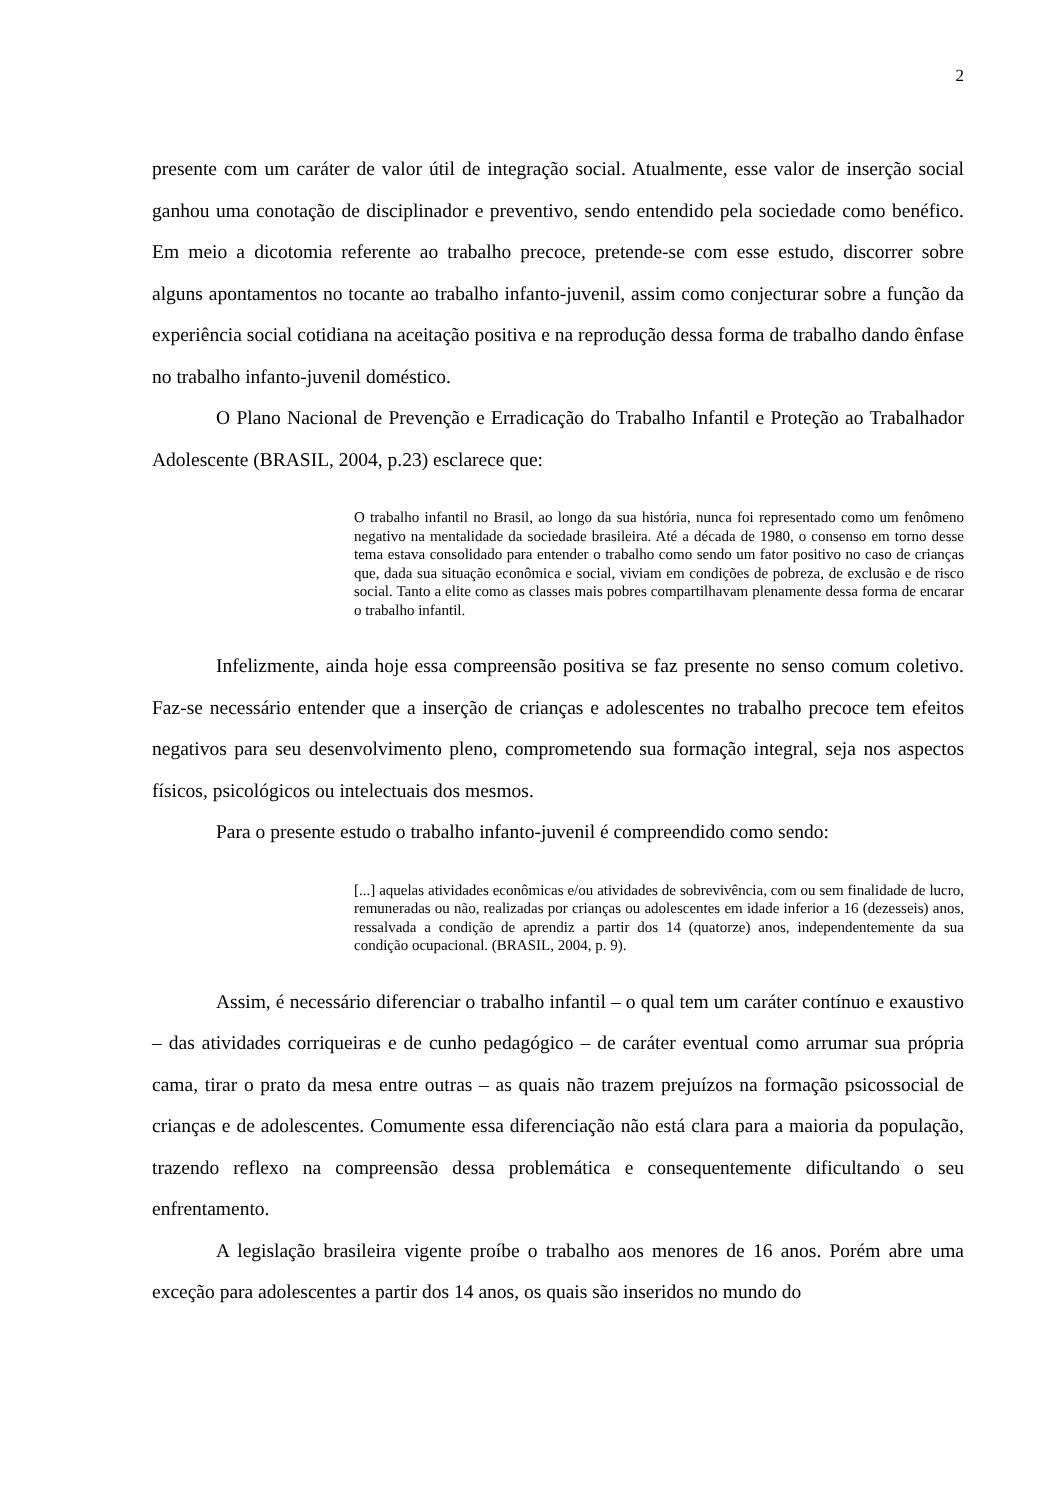2
presente com um caráter de valor útil de integração social. Atualmente, esse valor de inserção social ganhou uma conotação de disciplinador e preventivo, sendo entendido pela sociedade como benéfico. Em meio a dicotomia referente ao trabalho precoce, pretende-se com esse estudo, discorrer sobre alguns apontamentos no tocante ao trabalho infanto-juvenil, assim como conjecturar sobre a função da experiência social cotidiana na aceitação positiva e na reprodução dessa forma de trabalho dando ênfase no trabalho infanto-juvenil doméstico.
O Plano Nacional de Prevenção e Erradicação do Trabalho Infantil e Proteção ao Trabalhador Adolescente (BRASIL, 2004, p.23) esclarece que:
O trabalho infantil no Brasil, ao longo da sua história, nunca foi representado como um fenômeno negativo na mentalidade da sociedade brasileira. Até a década de 1980, o consenso em torno desse tema estava consolidado para entender o trabalho como sendo um fator positivo no caso de crianças que, dada sua situação econômica e social, viviam em condições de pobreza, de exclusão e de risco social. Tanto a elite como as classes mais pobres compartilhavam plenamente dessa forma de encarar o trabalho infantil.
Infelizmente, ainda hoje essa compreensão positiva se faz presente no senso comum coletivo. Faz-se necessário entender que a inserção de crianças e adolescentes no trabalho precoce tem efeitos negativos para seu desenvolvimento pleno, comprometendo sua formação integral, seja nos aspectos físicos, psicológicos ou intelectuais dos mesmos.
Para o presente estudo o trabalho infanto-juvenil é compreendido como sendo:
[...] aquelas atividades econômicas e/ou atividades de sobrevivência, com ou sem finalidade de lucro, remuneradas ou não, realizadas por crianças ou adolescentes em idade inferior a 16 (dezesseis) anos, ressalvada a condição de aprendiz a partir dos 14 (quatorze) anos, independentemente da sua condição ocupacional. (BRASIL, 2004, p. 9).
Assim, é necessário diferenciar o trabalho infantil – o qual tem um caráter contínuo e exaustivo – das atividades corriqueiras e de cunho pedagógico – de caráter eventual como arrumar sua própria cama, tirar o prato da mesa entre outras – as quais não trazem prejuízos na formação psicossocial de crianças e de adolescentes. Comumente essa diferenciação não está clara para a maioria da população, trazendo reflexo na compreensão dessa problemática e consequentemente dificultando o seu enfrentamento.
A legislação brasileira vigente proíbe o trabalho aos menores de 16 anos. Porém abre uma exceção para adolescentes a partir dos 14 anos, os quais são inseridos no mundo do